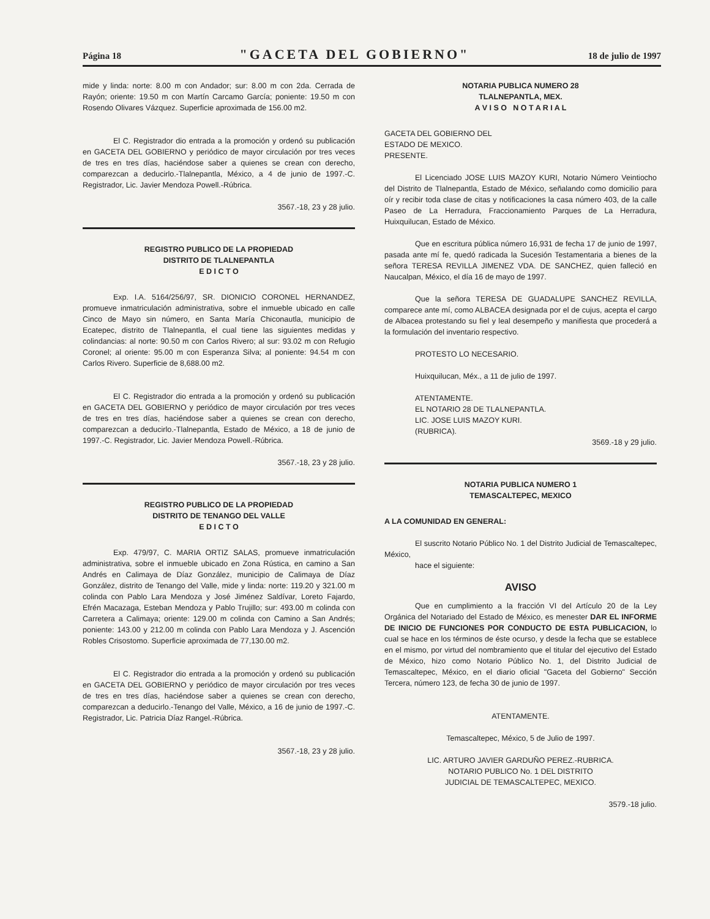Página 18 "GACETA DEL GOBIERNO" 18 de julio de 1997
mide y linda: norte: 8.00 m con Andador; sur: 8.00 m con 2da. Cerrada de Rayón; oriente: 19.50 m con Martín Carcamo García; poniente: 19.50 m con Rosendo Olivares Vázquez. Superficie aproximada de 156.00 m2.
El C. Registrador dio entrada a la promoción y ordenó su publicación en GACETA DEL GOBIERNO y periódico de mayor circulación por tres veces de tres en tres días, haciéndose saber a quienes se crean con derecho, comparezcan a deducirlo.-Tlalnepantla, México, a 4 de junio de 1997.-C. Registrador, Lic. Javier Mendoza Powell.-Rúbrica.
3567.-18, 23 y 28 julio.
REGISTRO PUBLICO DE LA PROPIEDAD
DISTRITO DE TLALNEPANTLA
E D I C T O
Exp. I.A. 5164/256/97, SR. DIONICIO CORONEL HERNANDEZ, promueve inmatriculación administrativa, sobre el inmueble ubicado en calle Cinco de Mayo sin número, en Santa María Chiconautla, municipio de Ecatepec, distrito de Tlalnepantla, el cual tiene las siguientes medidas y colindancias: al norte: 90.50 m con Carlos Rivero; al sur: 93.02 m con Refugio Coronel; al oriente: 95.00 m con Esperanza Silva; al poniente: 94.54 m con Carlos Rivero. Superficie de 8,688.00 m2.
El C. Registrador dio entrada a la promoción y ordenó su publicación en GACETA DEL GOBIERNO y periódico de mayor circulación por tres veces de tres en tres días, haciéndose saber a quienes se crean con derecho, comparezcan a deducirlo.-Tlalnepantla, Estado de México, a 18 de junio de 1997.-C. Registrador, Lic. Javier Mendoza Powell.-Rúbrica.
3567.-18, 23 y 28 julio.
REGISTRO PUBLICO DE LA PROPIEDAD
DISTRITO DE TENANGO DEL VALLE
E D I C T O
Exp. 479/97, C. MARIA ORTIZ SALAS, promueve inmatriculación administrativa, sobre el inmueble ubicado en Zona Rústica, en camino a San Andrés en Calimaya de Díaz González, municipio de Calimaya de Díaz González, distrito de Tenango del Valle, mide y linda: norte: 119.20 y 321.00 m colinda con Pablo Lara Mendoza y José Jiménez Saldívar, Loreto Fajardo, Efrén Macazaga, Esteban Mendoza y Pablo Trujillo; sur: 493.00 m colinda con Carretera a Calimaya; oriente: 129.00 m colinda con Camino a San Andrés; poniente: 143.00 y 212.00 m colinda con Pablo Lara Mendoza y J. Ascención Robles Crisostomo. Superficie aproximada de 77,130.00 m2.
El C. Registrador dio entrada a la promoción y ordenó su publicación en GACETA DEL GOBIERNO y periódico de mayor circulación por tres veces de tres en tres días, haciéndose saber a quienes se crean con derecho, comparezcan a deducirlo.-Tenango del Valle, México, a 16 de junio de 1997.-C. Registrador, Lic. Patricia Díaz Rangel.-Rúbrica.
3567.-18, 23 y 28 julio.
NOTARIA PUBLICA NUMERO 28
TLALNEPANTLA, MEX.
A V I S O N O T A R I A L
GACETA DEL GOBIERNO DEL
ESTADO DE MEXICO.
PRESENTE.
El Licenciado JOSE LUIS MAZOY KURI, Notario Número Veintiocho del Distrito de Tlalnepantla, Estado de México, señalando como domicilio para oír y recibir toda clase de citas y notificaciones la casa número 403, de la calle Paseo de La Herradura, Fraccionamiento Parques de La Herradura, Huixquilucan, Estado de México.
Que en escritura pública número 16,931 de fecha 17 de junio de 1997, pasada ante mí fe, quedó radicada la Sucesión Testamentaria a bienes de la señora TERESA REVILLA JIMENEZ VDA. DE SANCHEZ, quien falleció en Naucalpan, México, el día 16 de mayo de 1997.
Que la señora TERESA DE GUADALUPE SANCHEZ REVILLA, comparece ante mí, como ALBACEA designada por el de cujus, acepta el cargo de Albacea protestando su fiel y leal desempeño y manifiesta que procederá a la formulación del inventario respectivo.
PROTESTO LO NECESARIO.
Huixquilucan, Méx., a 11 de julio de 1997.
ATENTAMENTE.
EL NOTARIO 28 DE TLALNEPANTLA.
LIC. JOSE LUIS MAZOY KURI.
(RUBRICA).
3569.-18 y 29 julio.
NOTARIA PUBLICA NUMERO 1
TEMASCALTEPEC, MEXICO
A LA COMUNIDAD EN GENERAL:
El suscrito Notario Público No. 1 del Distrito Judicial de Temascaltepec, México,
hace el siguiente:
AVISO
Que en cumplimiento a la fracción VI del Artículo 20 de la Ley Orgánica del Notariado del Estado de México, es menester DAR EL INFORME DE INICIO DE FUNCIONES POR CONDUCTO DE ESTA PUBLICACION, lo cual se hace en los términos de éste ocurso, y desde la fecha que se establece en el mismo, por virtud del nombramiento que el titular del ejecutivo del Estado de México, hizo como Notario Público No. 1, del Distrito Judicial de Temascaltepec, México, en el diario oficial "Gaceta del Gobierno" Sección Tercera, número 123, de fecha 30 de junio de 1997.
ATENTAMENTE.
Temascaltepec, México, 5 de Julio de 1997.
LIC. ARTURO JAVIER GARDUÑO PEREZ.-RUBRICA.
NOTARIO PUBLICO No. 1 DEL DISTRITO
JUDICIAL DE TEMASCALTEPEC, MEXICO.
3579.-18 julio.